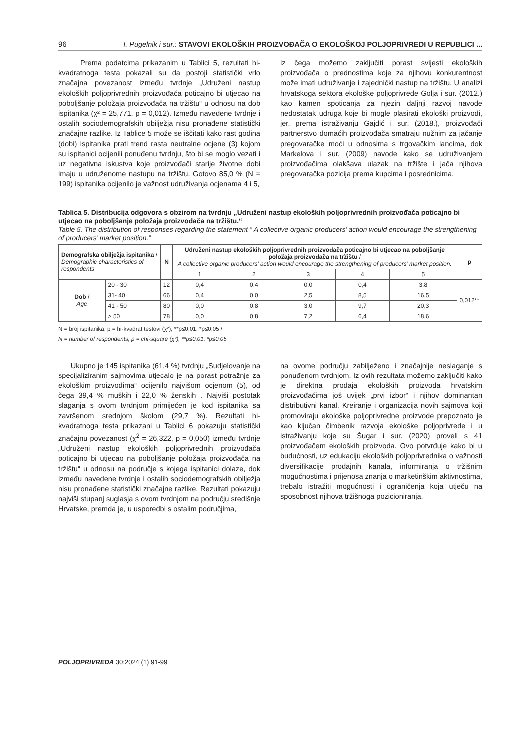96 I. Pugelnik i sur.: STAVOVI EKOLOŠKIH PROIZVOĐAČA O EKOLOŠKOJ POLJOPRIVREDI U REPUBLICI ...
Prema podatcima prikazanim u Tablici 5, rezultati hi-kvadratnoga testa pokazali su da postoji statistički vrlo značajna povezanost između tvrdnje „Udruženi nastup ekoloških poljoprivrednih proizvođača poticajno bi utjecao na poboljšanje položaja proizvođača na tržištu“ u odnosu na dob ispitanika (χ² = 25,771, p = 0,012). Između navedene tvrdnje i ostalih sociodemografskih obilježja nisu pronađene statistički značajne razlike. Iz Tablice 5 može se iščitati kako rast godina (dobi) ispitanika prati trend rasta neutralne ocjene (3) kojom su ispitanici ocijenili ponuđenu tvrdnju, što bi se moglo vezati i uz negativna iskustva koje proizvođači starije životne dobi imaju u udruženome nastupu na tržištu. Gotovo 85,0 % (N = 199) ispitanika ocijenilo je važnost udruživanja ocjenama 4 i 5,
iz čega možemo zaključiti porast svijesti ekoloških proizvođača o prednostima koje za njihovu konkurentnost može imati udruživanje i zajednički nastup na tržištu. U analizi hrvatskoga sektora ekološke poljoprivrede Golja i sur. (2012.) kao kamen spoticanja za njezin daljnji razvoj navode nedostatak udruga koje bi mogle plasirati ekološki proizvodi, jer, prema istraživanju Gajdić i sur. (2018.), proizvođači partnerstvo domaćih proizvođača smatraju nužnim za jačanje pregovaračke moći u odnosima s trgovačkim lancima, dok Markelova i sur. (2009) navode kako se udruživanjem proizvođačima olakšava ulazak na tržište i jača njihova pregovaračka pozicija prema kupcima i posrednicima.
Tablica 5. Distribucija odgovora s obzirom na tvrdnju „Udruženi nastup ekoloških poljoprivrednih proizvođača poticajno bi utjecao na poboljšanje položaja proizvođača na tržištu.“
Table 5. The distribution of responses regarding the statement “ A collective organic producers’ action would encourage the strengthening of producers’ market position.”
| Demografska obilježja ispitanika / Demographic characteristics of respondents | | N | Udruženi nastup ekoloških poljoprivrednih proizvođača poticajno bi utjecao na poboljšanje položaja proizvođača na tržištu / A collective organic producers’ action would encourage the strengthening of producers’ market position. | | | | | p |
| --- | --- | --- | --- | --- | --- | --- | --- | --- |
| | | | 1 | 2 | 3 | 4 | 5 | |
| Dob / Age | 20 - 30 | 12 | 0,4 | 0,4 | 0,0 | 0,4 | 3,8 | 0,012** |
| | 31- 40 | 66 | 0,4 | 0,0 | 2,5 | 8,5 | 16,5 | |
| | 41 - 50 | 80 | 0,0 | 0,8 | 3,0 | 9,7 | 20,3 | |
| | > 50 | 78 | 0,0 | 0,8 | 7,2 | 6,4 | 18,6 | |
N = broj ispitanika, p = hi-kvadrat testovi (χ²), **p≤0,01, *p≤0,05 /
N = number of respondents, p = chi-square (χ²), **p≤0.01, *p≤0.05
Ukupno je 145 ispitanika (61,4 %) tvrdnju „Sudjelovanje na specijaliziranim sajmovima utjecalo je na porast potražnje za ekološkim proizvodima“ ocijenilo najvišom ocjenom (5), od čega 39,4 % muških i 22,0 % ženskih . Najviši postotak slaganja s ovom tvrdnjom primijećen je kod ispitanika sa završenom srednjom školom (29,7 %). Rezultati hi-kvadratnoga testa prikazani u Tablici 6 pokazuju statistički značajnu povezanost (χ<sup>2</sup> = 26,322, p = 0,050) između tvrdnje „Udruženi nastup ekoloških poljoprivrednih proizvođača poticajno bi utjecao na poboljšanje položaja proizvođača na tržištu“ u odnosu na područje s kojega ispitanici dolaze, dok između navedene tvrdnje i ostalih sociodemografskih obilježja nisu pronađene statistički značajne razlike. Rezultati pokazuju najviši stupanj suglasja s ovom tvrdnjom na području središnje Hrvatske, premda je, u usporedbi s ostalim područjima,
na ovome području zabilježeno i značajnije neslaganje s ponuđenom tvrdnjom. Iz ovih rezultata možemo zaključiti kako je direktna prodaja ekoloških proizvoda hrvatskim proizvođačima još uvijek „prvi izbor“ i njihov dominantan distributivni kanal. Kreiranje i organizacija novih sajmova koji promoviraju ekološke poljoprivredne proizvode prepoznato je kao ključan čimbenik razvoja ekološke poljoprivrede i u istraživanju koje su Šugar i sur. (2020) proveli s 41 proizvođačem ekoloških proizvoda. Ovo potvrđuje kako bi u budućnosti, uz edukaciju ekoloških poljoprivrednika o važnosti diversifikacije prodajnih kanala, informiranja o tržišnim mogućnostima i prijenosa znanja o marketinškim aktivnostima, trebalo istražiti mogućnosti i ograničenja koja utječu na sposobnost njihova tržišnoga pozicioniranja.
POLJOPRIVREDA 30:2024 (1) 91-99